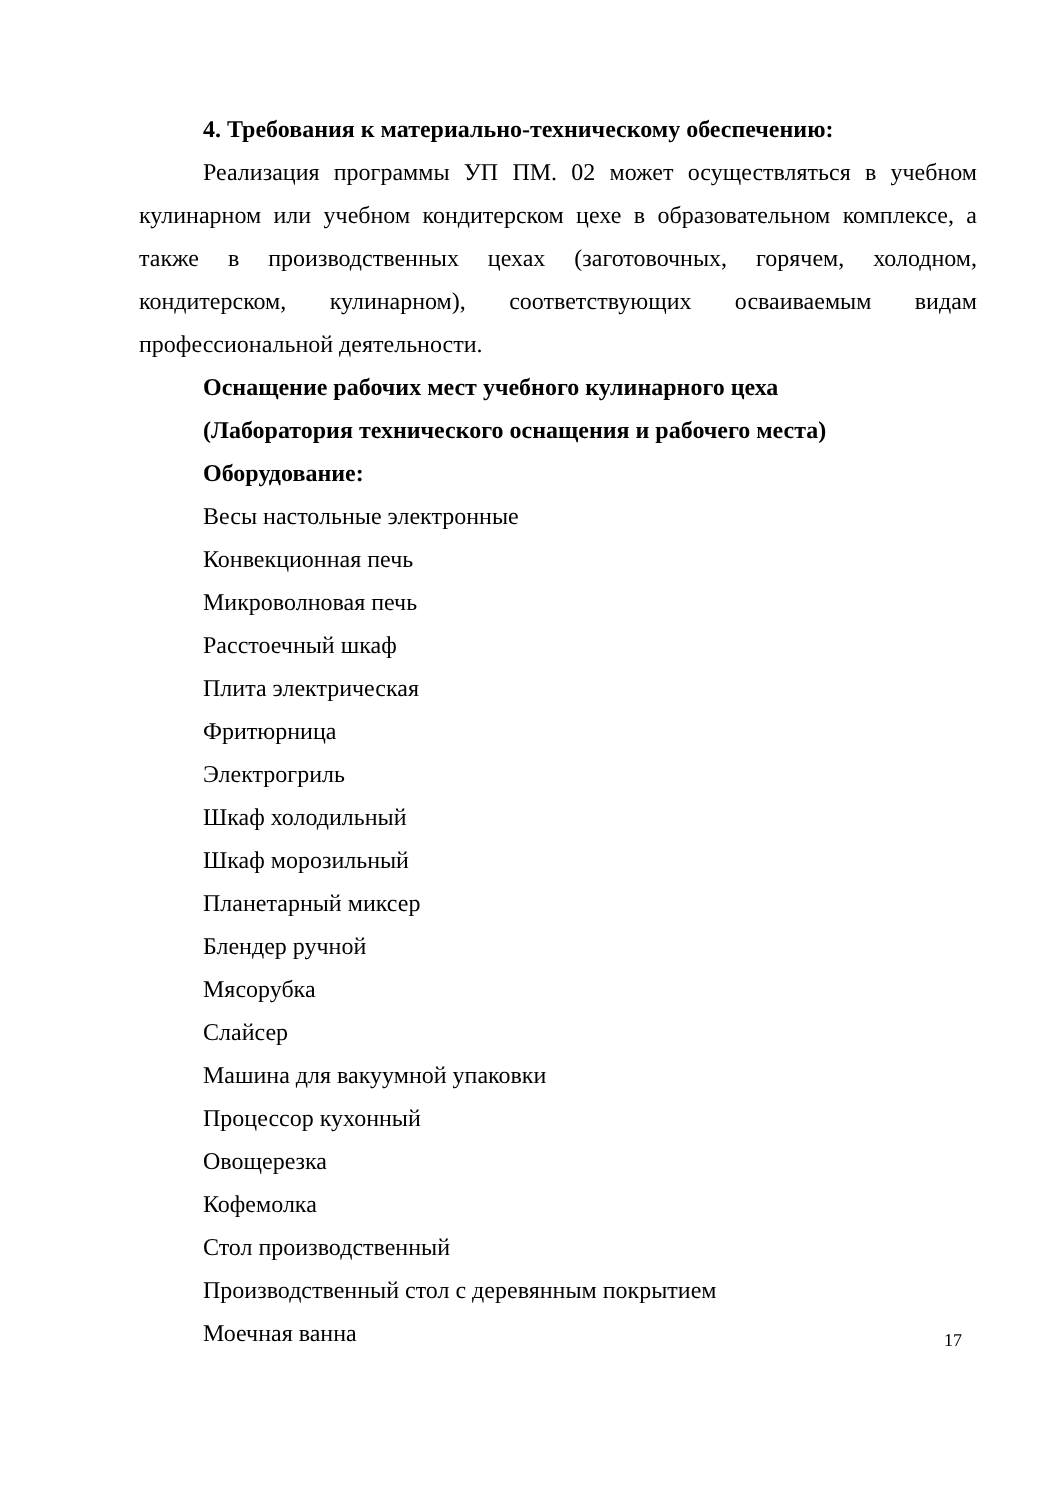4. Требования к материально-техническому обеспечению:
Реализация программы УП ПМ. 02 может осуществляться в учебном кулинарном или учебном кондитерском цехе в образовательном комплексе, а также в производственных цехах (заготовочных, горячем, холодном, кондитерском, кулинарном), соответствующих осваиваемым видам профессиональной деятельности.
Оснащение рабочих мест учебного кулинарного цеха
(Лаборатория технического оснащения и рабочего места)
Оборудование:
Весы настольные электронные
Конвекционная печь
Микроволновая печь
Расстоечный шкаф
Плита электрическая
Фритюрница
Электрогриль
Шкаф холодильный
Шкаф морозильный
Планетарный миксер
Блендер ручной
Мясорубка
Слайсер
Машина для вакуумной упаковки
Процессор кухонный
Овощерезка
Кофемолка
Стол производственный
Производственный стол с деревянным покрытием
Моечная ванна
17